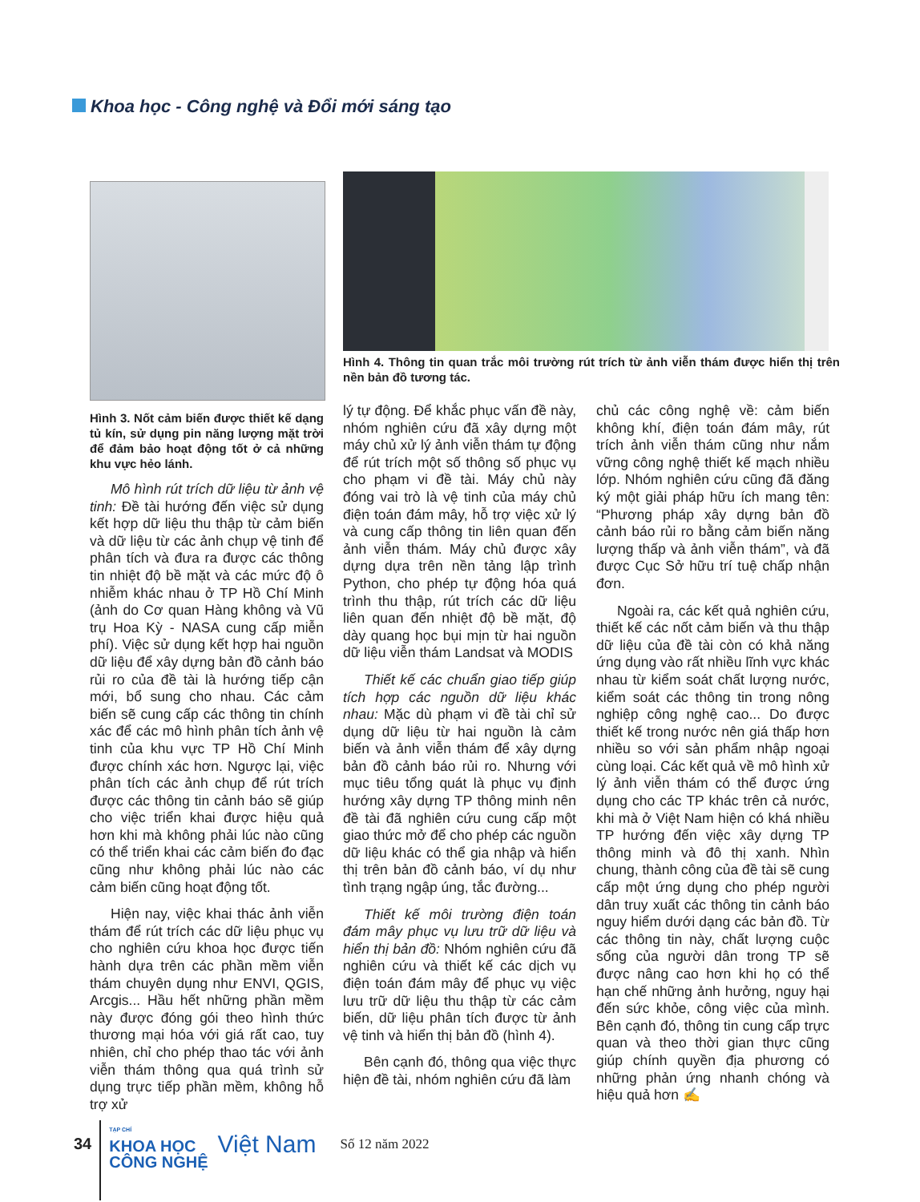Khoa học - Công nghệ và Đổi mới sáng tạo
Hình 3. Nốt cảm biến được thiết kế dạng tủ kín, sử dụng pin năng lượng mặt trời để đảm bảo hoạt động tốt ở cả những khu vực hẻo lánh.
Mô hình rút trích dữ liệu từ ảnh vệ tinh: Đề tài hướng đến việc sử dụng kết hợp dữ liệu thu thập từ cảm biến và dữ liệu từ các ảnh chụp vệ tinh để phân tích và đưa ra được các thông tin nhiệt độ bề mặt và các mức độ ô nhiễm khác nhau ở TP Hồ Chí Minh (ảnh do Cơ quan Hàng không và Vũ trụ Hoa Kỳ - NASA cung cấp miễn phí). Việc sử dụng kết hợp hai nguồn dữ liệu để xây dựng bản đồ cảnh báo rủi ro của đề tài là hướng tiếp cận mới, bổ sung cho nhau. Các cảm biến sẽ cung cấp các thông tin chính xác để các mô hình phân tích ảnh vệ tinh của khu vực TP Hồ Chí Minh được chính xác hơn. Ngược lại, việc phân tích các ảnh chụp để rút trích được các thông tin cảnh báo sẽ giúp cho việc triển khai được hiệu quả hơn khi mà không phải lúc nào cũng có thể triển khai các cảm biến đo đạc cũng như không phải lúc nào các cảm biến cũng hoạt động tốt.
Hiện nay, việc khai thác ảnh viễn thám để rút trích các dữ liệu phục vụ cho nghiên cứu khoa học được tiến hành dựa trên các phần mềm viễn thám chuyên dụng như ENVI, QGIS, Arcgis... Hầu hết những phần mềm này được đóng gói theo hình thức thương mại hóa với giá rất cao, tuy nhiên, chỉ cho phép thao tác với ảnh viễn thám thông qua quá trình sử dụng trực tiếp phần mềm, không hỗ trợ xử
Hình 4. Thông tin quan trắc môi trường rút trích từ ảnh viễn thám được hiển thị trên nền bản đồ tương tác.
lý tự động. Để khắc phục vấn đề này, nhóm nghiên cứu đã xây dựng một máy chủ xử lý ảnh viễn thám tự động để rút trích một số thông số phục vụ cho phạm vi đề tài. Máy chủ này đóng vai trò là vệ tinh của máy chủ điện toán đám mây, hỗ trợ việc xử lý và cung cấp thông tin liên quan đến ảnh viễn thám. Máy chủ được xây dựng dựa trên nền tảng lập trình Python, cho phép tự động hóa quá trình thu thập, rút trích các dữ liệu liên quan đến nhiệt độ bề mặt, độ dày quang học bụi mịn từ hai nguồn dữ liệu viễn thám Landsat và MODIS
Thiết kế các chuẩn giao tiếp giúp tích hợp các nguồn dữ liệu khác nhau: Mặc dù phạm vi đề tài chỉ sử dụng dữ liệu từ hai nguồn là cảm biến và ảnh viễn thám để xây dựng bản đồ cảnh báo rủi ro. Nhưng với mục tiêu tổng quát là phục vụ định hướng xây dựng TP thông minh nên đề tài đã nghiên cứu cung cấp một giao thức mở để cho phép các nguồn dữ liệu khác có thể gia nhập và hiển thị trên bản đồ cảnh báo, ví dụ như tình trạng ngập úng, tắc đường...
Thiết kế môi trường điện toán đám mây phục vụ lưu trữ dữ liệu và hiển thị bản đồ: Nhóm nghiên cứu đã nghiên cứu và thiết kế các dịch vụ điện toán đám mây để phục vụ việc lưu trữ dữ liệu thu thập từ các cảm biến, dữ liệu phân tích được từ ảnh vệ tinh và hiển thị bản đồ (hình 4).
Bên cạnh đó, thông qua việc thực hiện đề tài, nhóm nghiên cứu đã làm
chủ các công nghệ về: cảm biến không khí, điện toán đám mây, rút trích ảnh viễn thám cũng như nắm vững công nghệ thiết kế mạch nhiều lớp. Nhóm nghiên cứu cũng đã đăng ký một giải pháp hữu ích mang tên: “Phương pháp xây dựng bản đồ cảnh báo rủi ro bằng cảm biến năng lượng thấp và ảnh viễn thám”, và đã được Cục Sở hữu trí tuệ chấp nhận đơn.
Ngoài ra, các kết quả nghiên cứu, thiết kế các nốt cảm biến và thu thập dữ liệu của đề tài còn có khả năng ứng dụng vào rất nhiều lĩnh vực khác nhau từ kiểm soát chất lượng nước, kiểm soát các thông tin trong nông nghiệp công nghệ cao... Do được thiết kế trong nước nên giá thấp hơn nhiều so với sản phẩm nhập ngoại cùng loại. Các kết quả về mô hình xử lý ảnh viễn thám có thể được ứng dụng cho các TP khác trên cả nước, khi mà ở Việt Nam hiện có khá nhiều TP hướng đến việc xây dựng TP thông minh và đô thị xanh. Nhìn chung, thành công của đề tài sẽ cung cấp một ứng dụng cho phép người dân truy xuất các thông tin cảnh báo nguy hiểm dưới dạng các bản đồ. Từ các thông tin này, chất lượng cuộc sống của người dân trong TP sẽ được nâng cao hơn khi họ có thể hạn chế những ảnh hưởng, nguy hại đến sức khỏe, công việc của mình. Bên cạnh đó, thông tin cung cấp trực quan và theo thời gian thực cũng giúp chính quyền địa phương có những phản ứng nhanh chóng và hiệu quả hơn ✍
34 TẠP CHÍ
KHOA HỌC
CÔNG NGHỆ Việt Nam Số 12 năm 2022